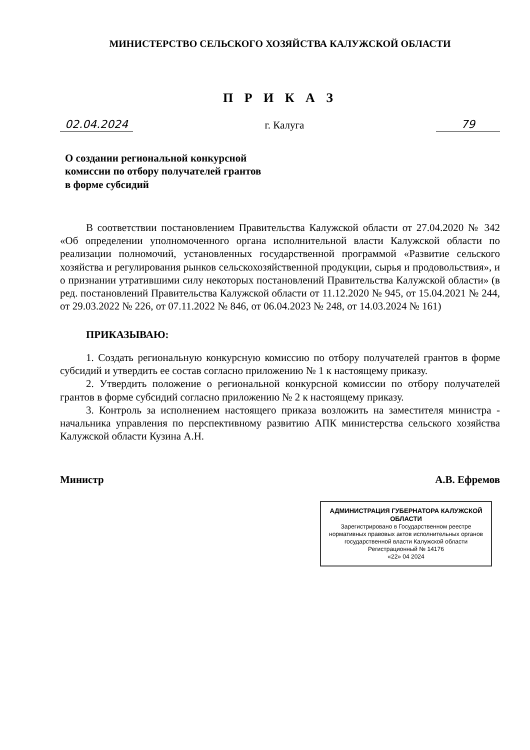МИНИСТЕРСТВО СЕЛЬСКОГО ХОЗЯЙСТВА КАЛУЖСКОЙ ОБЛАСТИ
П Р И К А З
02.04.2024 г. Калуга 79
О создании региональной конкурсной
комиссии по отбору получателей грантов
в форме субсидий
В соответствии постановлением Правительства Калужской области от 27.04.2020 № 342 «Об определении уполномоченного органа исполнительной власти Калужской области по реализации полномочий, установленных государственной программой «Развитие сельского хозяйства и регулирования рынков сельскохозяйственной продукции, сырья и продовольствия», и о признании утратившими силу некоторых постановлений Правительства Калужской области» (в ред. постановлений Правительства Калужской области от 11.12.2020 № 945, от 15.04.2021 № 244, от 29.03.2022 № 226, от 07.11.2022 № 846, от 06.04.2023 № 248, от 14.03.2024 № 161)
ПРИКАЗЫВАЮ:
1. Создать региональную конкурсную комиссию по отбору получателей грантов в форме субсидий и утвердить ее состав согласно приложению № 1 к настоящему приказу.
2. Утвердить положение о региональной конкурсной комиссии по отбору получателей грантов в форме субсидий согласно приложению № 2 к настоящему приказу.
3. Контроль за исполнением настоящего приказа возложить на заместителя министра - начальника управления по перспективному развитию АПК министерства сельского хозяйства Калужской области Кузина А.Н.
Министр А.В. Ефремов
АДМИНИСТРАЦИЯ ГУБЕРНАТОРА КАЛУЖСКОЙ ОБЛАСТИ
Зарегистрировано в Государственном реестре нормативных правовых актов исполнительных органов государственной власти Калужской области
Регистрационный № 14176
«22» 04 2024